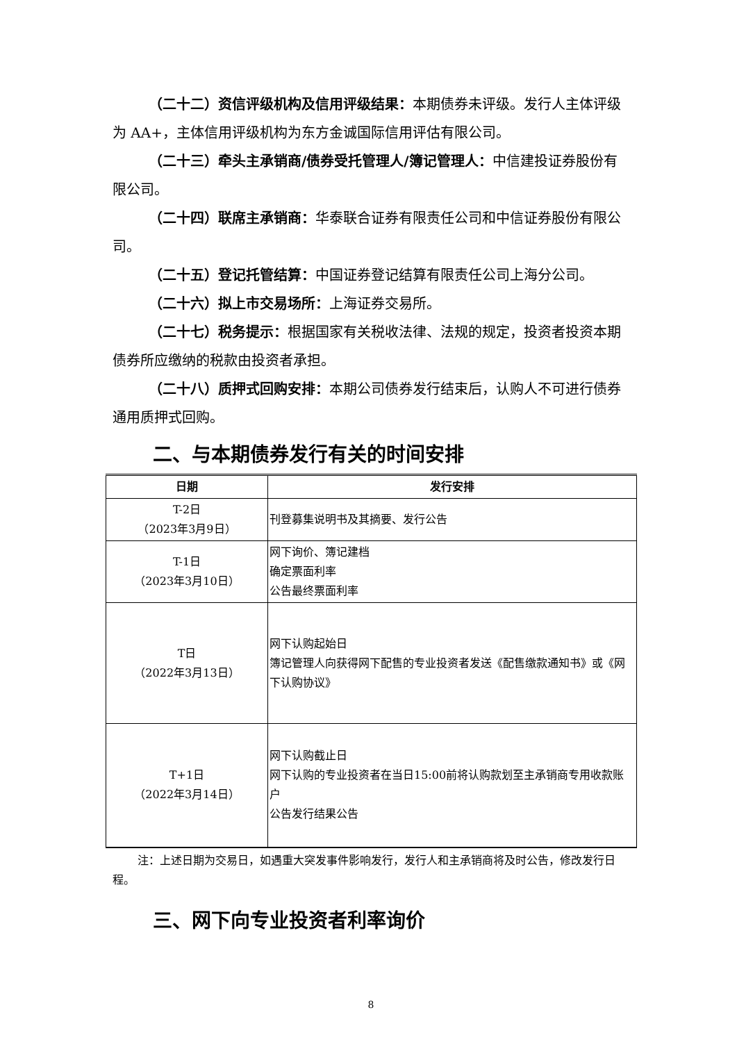（二十二）资信评级机构及信用评级结果：本期债券未评级。发行人主体评级为 AA+，主体信用评级机构为东方金诚国际信用评估有限公司。
（二十三）牵头主承销商/债券受托管理人/簿记管理人：中信建投证券股份有限公司。
（二十四）联席主承销商：华泰联合证券有限责任公司和中信证券股份有限公司。
（二十五）登记托管结算：中国证券登记结算有限责任公司上海分公司。
（二十六）拟上市交易场所：上海证券交易所。
（二十七）税务提示：根据国家有关税收法律、法规的规定，投资者投资本期债券所应缴纳的税款由投资者承担。
（二十八）质押式回购安排：本期公司债券发行结束后，认购人不可进行债券通用质押式回购。
二、与本期债券发行有关的时间安排
| 日期 | 发行安排 |
| --- | --- |
| T-2日 （2023年3月9日） | 刊登募集说明书及其摘要、发行公告 |
| T-1日 （2023年3月10日） | 网下询价、簿记建档 确定票面利率 公告最终票面利率 |
| T日 （2022年3月13日） | 网下认购起始日 簿记管理人向获得网下配售的专业投资者发送《配售缴款通知书》或《网下认购协议》 |
| T+1日 （2022年3月14日） | 网下认购截止日 网下认购的专业投资者在当日15:00前将认购款划至主承销商专用收款账户 公告发行结果公告 |
注：上述日期为交易日，如遇重大突发事件影响发行，发行人和主承销商将及时公告，修改发行日程。
三、网下向专业投资者利率询价
8